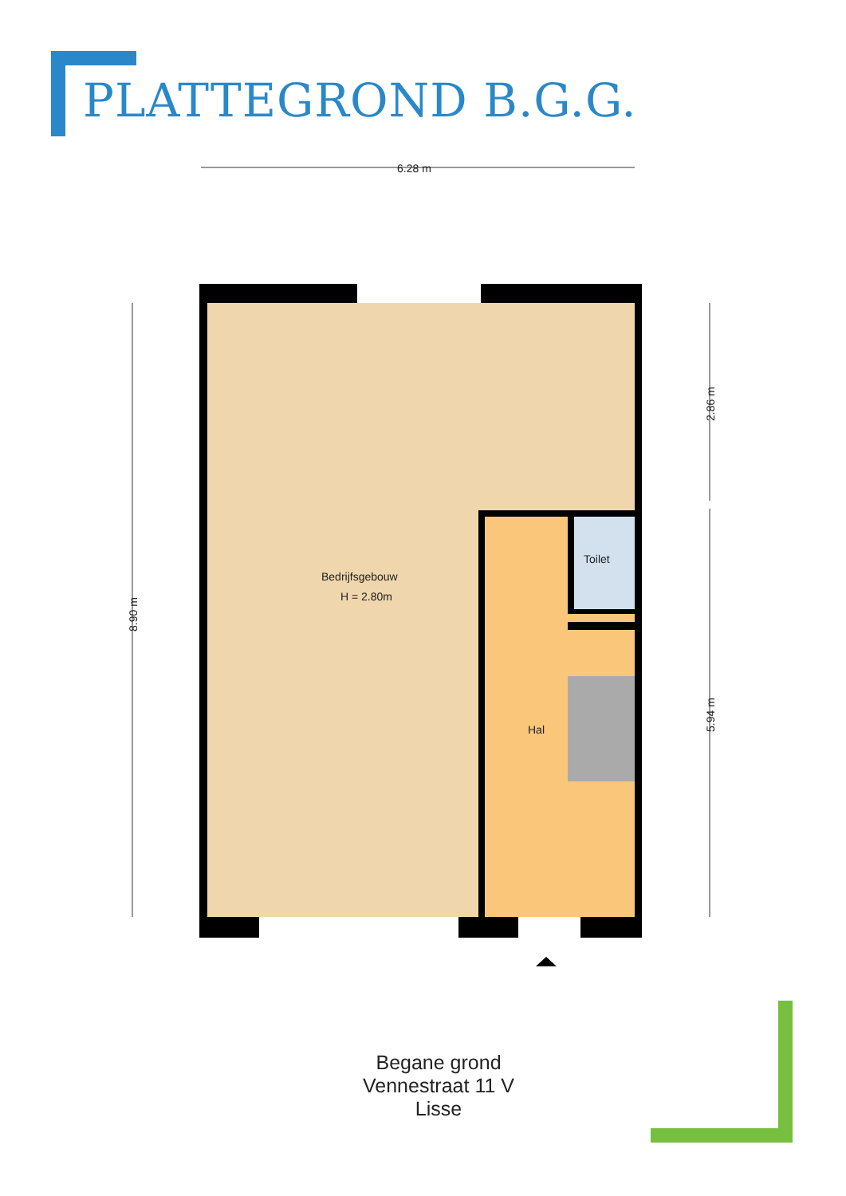PLATTEGROND B.G.G.
6.28 m
Bedrijfsgebouw
H = 2.80m
Toilet
Hal
8.90 m
2.86 m
5.94 m
Begane grond
Vennestraat 11 V
Lisse